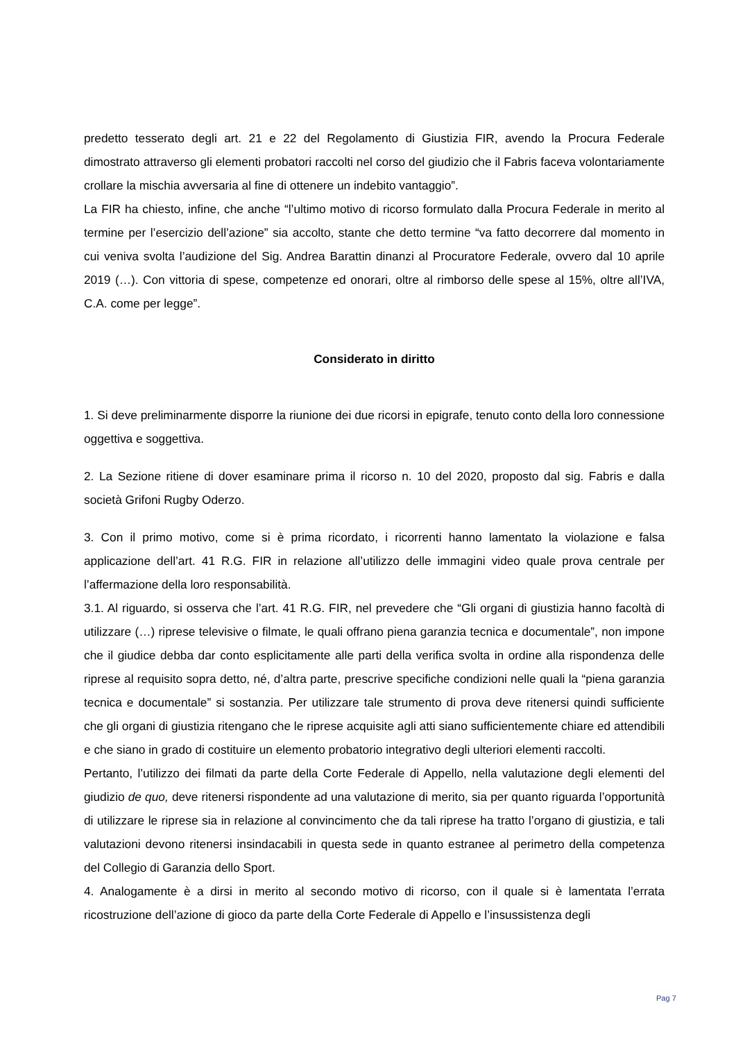predetto tesserato degli art. 21 e 22 del Regolamento di Giustizia FIR, avendo la Procura Federale dimostrato attraverso gli elementi probatori raccolti nel corso del giudizio che il Fabris faceva volontariamente crollare la mischia avversaria al fine di ottenere un indebito vantaggio”.
La FIR ha chiesto, infine, che anche “l’ultimo motivo di ricorso formulato dalla Procura Federale in merito al termine per l’esercizio dell’azione” sia accolto, stante che detto termine “va fatto decorrere dal momento in cui veniva svolta l’audizione del Sig. Andrea Barattin dinanzi al Procuratore Federale, ovvero dal 10 aprile 2019 (…). Con vittoria di spese, competenze ed onorari, oltre al rimborso delle spese al 15%, oltre all’IVA, C.A. come per legge”.
Considerato in diritto
1. Si deve preliminarmente disporre la riunione dei due ricorsi in epigrafe, tenuto conto della loro connessione oggettiva e soggettiva.
2. La Sezione ritiene di dover esaminare prima il ricorso n. 10 del 2020, proposto dal sig. Fabris e dalla società Grifoni Rugby Oderzo.
3. Con il primo motivo, come si è prima ricordato, i ricorrenti hanno lamentato la violazione e falsa applicazione dell’art. 41 R.G. FIR in relazione all’utilizzo delle immagini video quale prova centrale per l’affermazione della loro responsabilità.
3.1. Al riguardo, si osserva che l’art. 41 R.G. FIR, nel prevedere che “Gli organi di giustizia hanno facoltà di utilizzare (…) riprese televisive o filmate, le quali offrano piena garanzia tecnica e documentale”, non impone che il giudice debba dar conto esplicitamente alle parti della verifica svolta in ordine alla rispondenza delle riprese al requisito sopra detto, né, d’altra parte, prescrive specifiche condizioni nelle quali la “piena garanzia tecnica e documentale” si sostanzia. Per utilizzare tale strumento di prova deve ritenersi quindi sufficiente che gli organi di giustizia ritengano che le riprese acquisite agli atti siano sufficientemente chiare ed attendibili e che siano in grado di costituire un elemento probatorio integrativo degli ulteriori elementi raccolti.
Pertanto, l’utilizzo dei filmati da parte della Corte Federale di Appello, nella valutazione degli elementi del giudizio de quo, deve ritenersi rispondente ad una valutazione di merito, sia per quanto riguarda l’opportunità di utilizzare le riprese sia in relazione al convincimento che da tali riprese ha tratto l’organo di giustizia, e tali valutazioni devono ritenersi insindacabili in questa sede in quanto estranee al perimetro della competenza del Collegio di Garanzia dello Sport.
4. Analogamente è a dirsi in merito al secondo motivo di ricorso, con il quale si è lamentata l’errata ricostruzione dell’azione di gioco da parte della Corte Federale di Appello e l’insussistenza degli
Pag 7